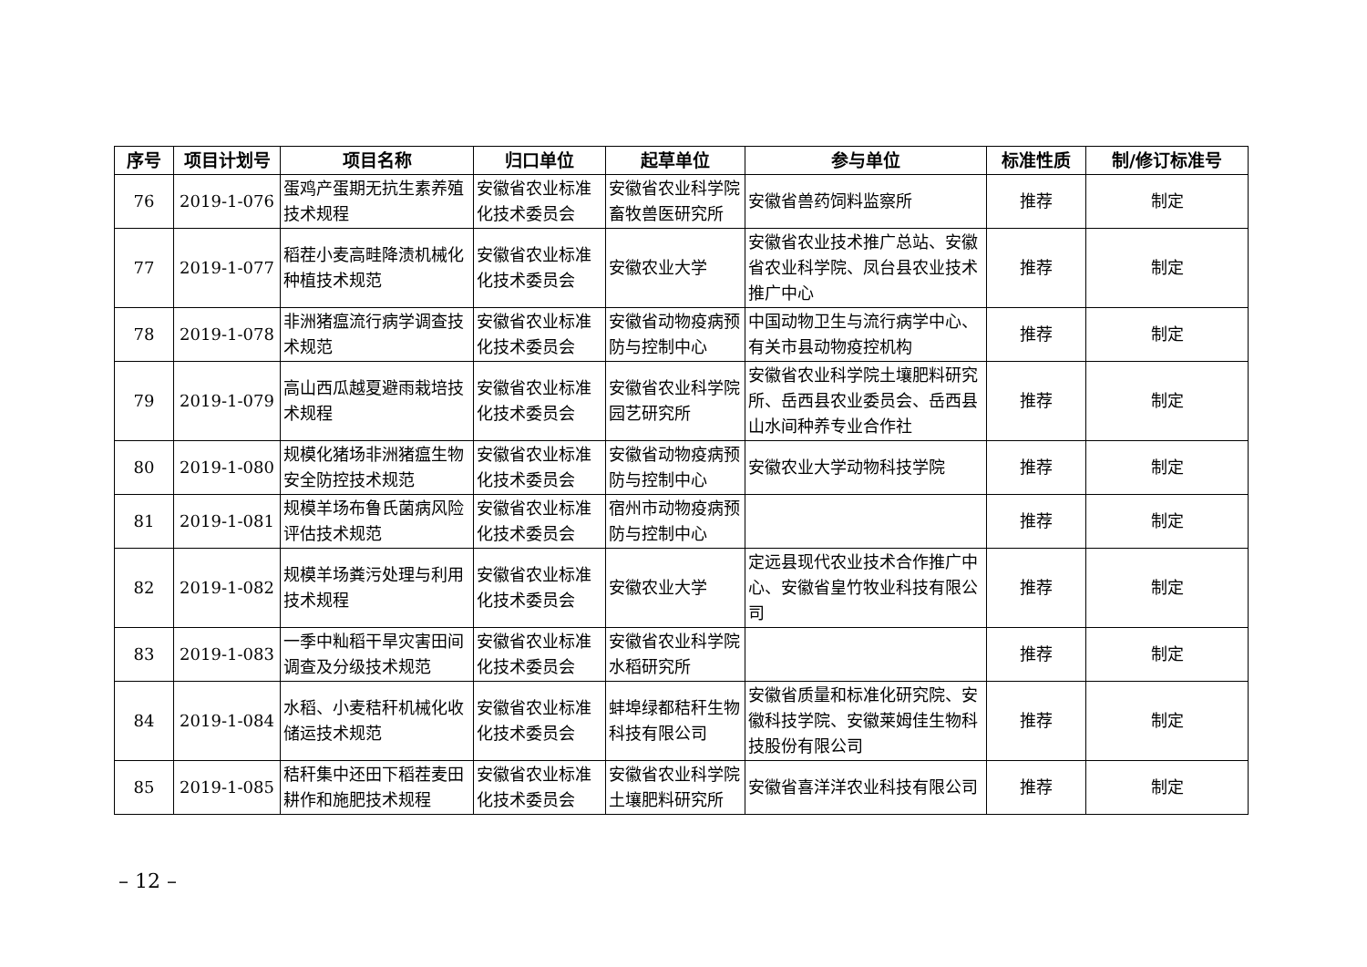| 序号 | 项目计划号 | 项目名称 | 归口单位 | 起草单位 | 参与单位 | 标准性质 | 制/修订标准号 |
| --- | --- | --- | --- | --- | --- | --- | --- |
| 76 | 2019-1-076 | 蛋鸡产蛋期无抗生素养殖技术规程 | 安徽省农业标准化技术委员会 | 安徽省农业科学院畜牧兽医研究所 | 安徽省兽药饲料监察所 | 推荐 | 制定 |
| 77 | 2019-1-077 | 稻茬小麦高畦降渍机械化种植技术规范 | 安徽省农业标准化技术委员会 | 安徽农业大学 | 安徽省农业技术推广总站、安徽省农业科学院、凤台县农业技术推广中心 | 推荐 | 制定 |
| 78 | 2019-1-078 | 非洲猪瘟流行病学调查技术规范 | 安徽省农业标准化技术委员会 | 安徽省动物疫病预防与控制中心 | 中国动物卫生与流行病学中心、有关市县动物疫控机构 | 推荐 | 制定 |
| 79 | 2019-1-079 | 高山西瓜越夏避雨栽培技术规程 | 安徽省农业标准化技术委员会 | 安徽省农业科学院园艺研究所 | 安徽省农业科学院土壤肥料研究所、岳西县农业委员会、岳西县山水间种养专业合作社 | 推荐 | 制定 |
| 80 | 2019-1-080 | 规模化猪场非洲猪瘟生物安全防控技术规范 | 安徽省农业标准化技术委员会 | 安徽省动物疫病预防与控制中心 | 安徽农业大学动物科技学院 | 推荐 | 制定 |
| 81 | 2019-1-081 | 规模羊场布鲁氏菌病风险评估技术规范 | 安徽省农业标准化技术委员会 | 宿州市动物疫病预防与控制中心 | | 推荐 | 制定 |
| 82 | 2019-1-082 | 规模羊场粪污处理与利用技术规程 | 安徽省农业标准化技术委员会 | 安徽农业大学 | 定远县现代农业技术合作推广中心、安徽省皇竹牧业科技有限公司 | 推荐 | 制定 |
| 83 | 2019-1-083 | 一季中籼稻干旱灾害田间调查及分级技术规范 | 安徽省农业标准化技术委员会 | 安徽省农业科学院水稻研究所 | | 推荐 | 制定 |
| 84 | 2019-1-084 | 水稻、小麦秸秆机械化收储运技术规范 | 安徽省农业标准化技术委员会 | 蚌埠绿都秸秆生物科技有限公司 | 安徽省质量和标准化研究院、安徽科技学院、安徽莱姆佳生物科技股份有限公司 | 推荐 | 制定 |
| 85 | 2019-1-085 | 秸秆集中还田下稻茬麦田耕作和施肥技术规程 | 安徽省农业标准化技术委员会 | 安徽省农业科学院土壤肥料研究所 | 安徽省喜洋洋农业科技有限公司 | 推荐 | 制定 |
– 12 –